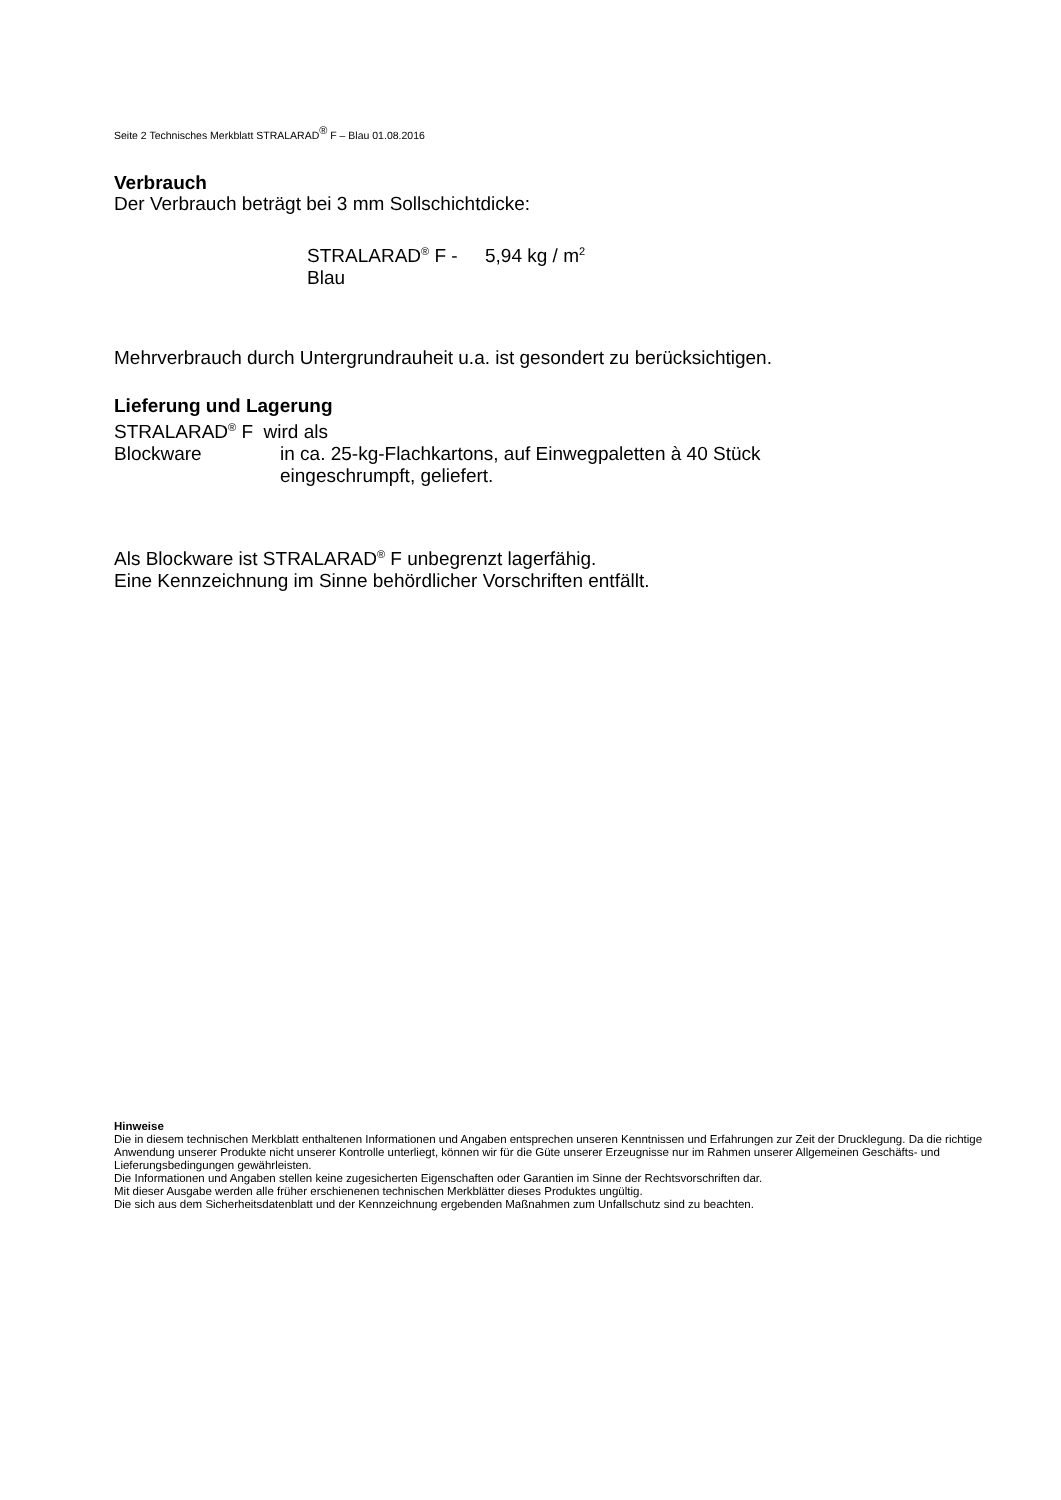Seite 2 Technisches Merkblatt STRALARAD<sup>®</sup> F – Blau 01.08.2016
Verbrauch
Der Verbrauch beträgt bei 3 mm Sollschichtdicke:
STRALARAD<sup>®</sup> F - Blau
5,94 kg / m<sup>2</sup>
Mehrverbrauch durch Untergrundrauheit u.a. ist gesondert zu berücksichtigen.
Lieferung und Lagerung
STRALARAD<sup>®</sup> F wird als
Blockware in ca. 25-kg-Flachkartons, auf Einwegpaletten à 40 Stück
eingeschrumpft, geliefert.
Als Blockware ist STRALARAD<sup>®</sup> F unbegrenzt lagerfähig.
Eine Kennzeichnung im Sinne behördlicher Vorschriften entfällt.
Hinweise
Die in diesem technischen Merkblatt enthaltenen Informationen und Angaben entsprechen unseren Kenntnissen und Erfahrungen zur Zeit der Drucklegung. Da die richtige Anwendung unserer Produkte nicht unserer Kontrolle unterliegt, können wir für die Güte unserer Erzeugnisse nur im Rahmen unserer Allgemeinen Geschäfts- und Lieferungsbedingungen gewährleisten.
Die Informationen und Angaben stellen keine zugesicherten Eigenschaften oder Garantien im Sinne der Rechtsvorschriften dar.
Mit dieser Ausgabe werden alle früher erschienenen technischen Merkblätter dieses Produktes ungültig.
Die sich aus dem Sicherheitsdatenblatt und der Kennzeichnung ergebenden Maßnahmen zum Unfallschutz sind zu beachten.